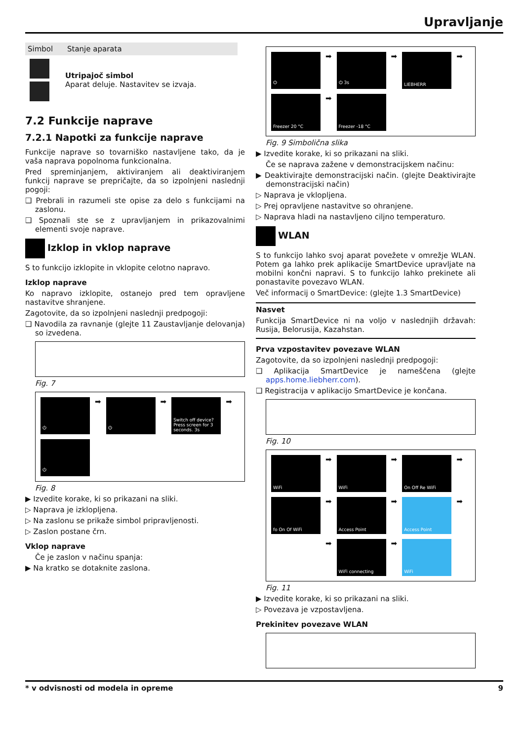Upravljanje
| Simbol | Stanje aparata |
| --- | --- |
| | Utripajoč simbol Aparat deluje. Nastavitev se izvaja. |
7.2 Funkcije naprave
7.2.1 Napotki za funkcije naprave
Funkcije naprave so tovarniško nastavljene tako, da je vaša naprava popolnoma funkcionalna.
Pred spreminjanjem, aktiviranjem ali deaktiviranjem funkcij naprave se prepričajte, da so izpolnjeni naslednji pogoji:
❑ Prebrali in razumeli ste opise za delo s funkcijami na zaslonu.
❑ Spoznali ste se z upravljanjem in prikazovalnimi elementi svoje naprave.
Izklop in vklop naprave
S to funkcijo izklopite in vklopite celotno napravo.
Izklop naprave
Ko napravo izklopite, ostanejo pred tem opravljene nastavitve shranjene.
Zagotovite, da so izpolnjeni naslednji predpogoji:
❑ Navodila za ravnanje (glejte 11 Zaustavljanje delovanja) so izvedena.
Fig. 7
⏻
➡
⏻
➡
Switch off device? Press screen for 3 seconds. 3s
➡
⏻
Fig. 8
▶ Izvedite korake, ki so prikazani na sliki.
▷ Naprava je izklopljena.
▷ Na zaslonu se prikaže simbol pripravljenosti.
▷ Zaslon postane črn.
Vklop naprave
Če je zaslon v načinu spanja:
▶ Na kratko se dotaknite zaslona.
⏻
➡
⏻ 3s
➡
LIEBHERR
➡
Freezer 20 °C
➡
Freezer -18 °C
Fig. 9 Simbolična slika
▶ Izvedite korake, ki so prikazani na sliki.
Če se naprava zažene v demonstracijskem načinu:
▶ Deaktivirajte demonstracijski način. (glejte Deaktivirajte demonstracijski način)
▷ Naprava je vklopljena.
▷ Prej opravljene nastavitve so ohranjene.
▷ Naprava hladi na nastavljeno ciljno temperaturo.
WLAN
S to funkcijo lahko svoj aparat povežete v omrežje WLAN. Potem ga lahko prek aplikacije SmartDevice upravljate na mobilni končni napravi. S to funkcijo lahko prekinete ali ponastavite povezavo WLAN.
Več informacij o SmartDevice: (glejte 1.3 SmartDevice)
Nasvet
Funkcija SmartDevice ni na voljo v naslednjih državah: Rusija, Belorusija, Kazahstan.
Prva vzpostavitev povezave WLAN
Zagotovite, da so izpolnjeni naslednji predpogoji:
❑ Aplikacija SmartDevice je nameščena (glejte apps.home.liebherr.com).
❑ Registracija v aplikacijo SmartDevice je končana.
Fig. 10
WiFi
➡
WiFi
➡
On Off Re WiFi
➡
fo On Of WiFi
➡
Access Point
➡
Access Point
➡
➡
WiFi connecting
➡
WiFi
Fig. 11
▶ Izvedite korake, ki so prikazani na sliki.
▷ Povezava je vzpostavljena.
Prekinitev povezave WLAN
* v odvisnosti od modela in opreme 9